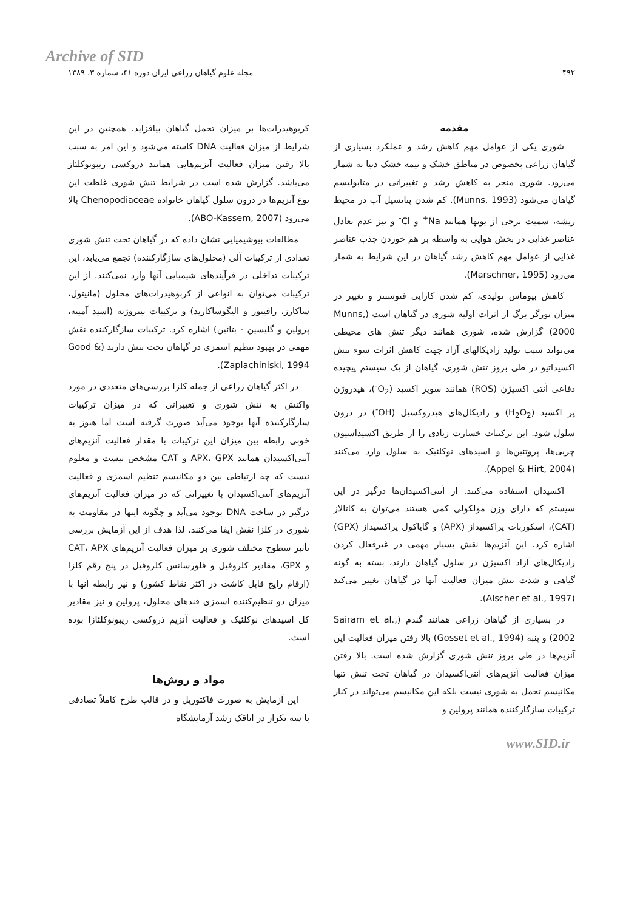Archive of SID
۴۹۲ مجله علوم گیاهان زراعی ایران دوره ۴۱، شماره ۳، ۱۳۸۹
مقدمه
شوری یکی از عوامل مهم کاهش رشد و عملکرد بسیاری از گیاهان زراعی بخصوص در مناطق خشک و نیمه خشک دنیا به شمار می‌رود. شوری منجر به کاهش رشد و تغییراتی در متابولیسم گیاهان می‌شود (Munns, 1993). کم شدن پتانسیل آب در محیط ریشه، سمیت برخی از یونها همانند Na<sup>+</sup> و Cl<sup>-</sup> و نیز عدم تعادل عناصر غذایی در بخش هوایی به واسطه بر هم خوردن جذب عناصر غذایی از عوامل مهم کاهش رشد گیاهان در این شرایط به شمار می‌رود (Marschner, 1995).
کاهش بیوماس تولیدی، کم شدن کارایی فتوسنتز و تغییر در میزان تورگر برگ از اثرات اولیه شوری در گیاهان است (Munns, 2000) گزارش شده، شوری همانند دیگر تنش های محیطی می‌تواند سبب تولید رادیکالهای آزاد جهت کاهش اثرات سوء تنش اکسیداتیو در طی بروز تنش شوری، گیاهان از یک سیستم پیچیده دفاعی آنتی اکسیژن (ROS) همانند سوپر اکسید (O<sub>2</sub><sup>-</sup>)، هیدروژن پر اکسید (H<sub>2</sub>O<sub>2</sub>) و رادیکال‌های هیدروکسیل (OH<sup>-</sup>) در درون سلول شود. این ترکیبات خسارت زیادی را از طریق اکسیداسیون چربی‌ها، پروتئین‌ها و اسیدهای نوکلئیک به سلول وارد می‌کنند (Appel & Hirt, 2004).
اکسیدان استفاده می‌کنند. از آنتی‌اکسیدان‌ها درگیر در این سیستم که دارای وزن مولکولی کمی هستند می‌توان به کاتالاز (CAT)، اسکوربات پراکسیداز (APX) و گایاکول پراکسیداز (GPX) اشاره کرد. این آنزیم‌ها نقش بسیار مهمی در غیرفعال کردن رادیکال‌های آزاد اکسیژن در سلول گیاهان دارند، بسته به گونه گیاهی و شدت تنش میزان فعالیت آنها در گیاهان تغییر می‌کند (Alscher et al., 1997).
در بسیاری از گیاهان زراعی همانند گندم (Sairam et al., 2002) و پنبه (Gosset et al., 1994) بالا رفتن میزان فعالیت این آنزیم‌ها در طی بروز تنش شوری گزارش شده است. بالا رفتن میزان فعالیت آنزیم‌های آنتی‌اکسیدان در گیاهان تحت تنش تنها مکانیسم تحمل به شوری نیست بلکه این مکانیسم می‌تواند در کنار ترکیبات سازگارکننده همانند پرولین و
کربوهیدرات‌ها بر میزان تحمل گیاهان بیافزاید. همچنین در این شرایط از میزان فعالیت DNA کاسته می‌شود و این امر به سبب بالا رفتن میزان فعالیت آنزیم‌هایی همانند دزوکسی ریبونوکلئاز می‌باشد. گزارش شده است در شرایط تنش شوری غلظت این نوع آنزیم‌ها در درون سلول گیاهان خانواده Chenopodiaceae بالا می‌رود (ABO-Kassem, 2007).
مطالعات بیوشیمیایی نشان داده که در گیاهان تحت تنش شوری تعدادی از ترکیبات آلی (محلول‌های سازگارکننده) تجمع می‌یابد، این ترکیبات تداخلی در فرآیندهای شیمیایی آنها وارد نمی‌کنند. از این ترکیبات می‌توان به انواعی از کربوهیدرات‌های محلول (مانیتول، ساکارز، رافینوز و الیگوساکارید) و ترکیبات نیتروژنه (اسید آمینه، پرولین و گلیسین - بتائین) اشاره کرد. ترکیبات سازگارکننده نقش مهمی در بهبود تنظیم اسمزی در گیاهان تحت تنش دارند (Good & Zaplachiniski, 1994).
در اکثر گیاهان زراعی از جمله کلزا بررسی‌های متعددی در مورد واکنش به تنش شوری و تغییراتی که در میزان ترکیبات سازگارکننده آنها بوجود می‌آید صورت گرفته است اما هنوز به خوبی رابطه بین میزان این ترکیبات با مقدار فعالیت آنزیم‌های آنتی‌اکسیدان همانند APX، GPX و CAT مشخص نیست و معلوم نیست که چه ارتباطی بین دو مکانیسم تنظیم اسمزی و فعالیت آنزیم‌های آنتی‌اکسیدان با تغییراتی که در میزان فعالیت آنزیم‌های درگیر در ساخت DNA بوجود می‌آید و چگونه اینها در مقاومت به شوری در کلزا نقش ایفا می‌کنند. لذا هدف از این آزمایش بررسی تأثیر سطوح مختلف شوری بر میزان فعالیت آنزیم‌های CAT، APX و GPX، مقادیر کلروفیل و فلورسانس کلروفیل در پنج رقم کلزا (ارقام رایج قابل کاشت در اکثر نقاط کشور) و نیز رابطه آنها با میزان دو تنظیم‌کننده اسمزی قندهای محلول، پرولین و نیز مقادیر کل اسیدهای نوکلئیک و فعالیت آنزیم ذروکسی ریبونوکلئازI بوده است.
مواد و روش‌ها
این آزمایش به صورت فاکتوریل و در قالب طرح کاملاً تصادفی با سه تکرار در اتاقک رشد آزمایشگاه
www.SID.ir